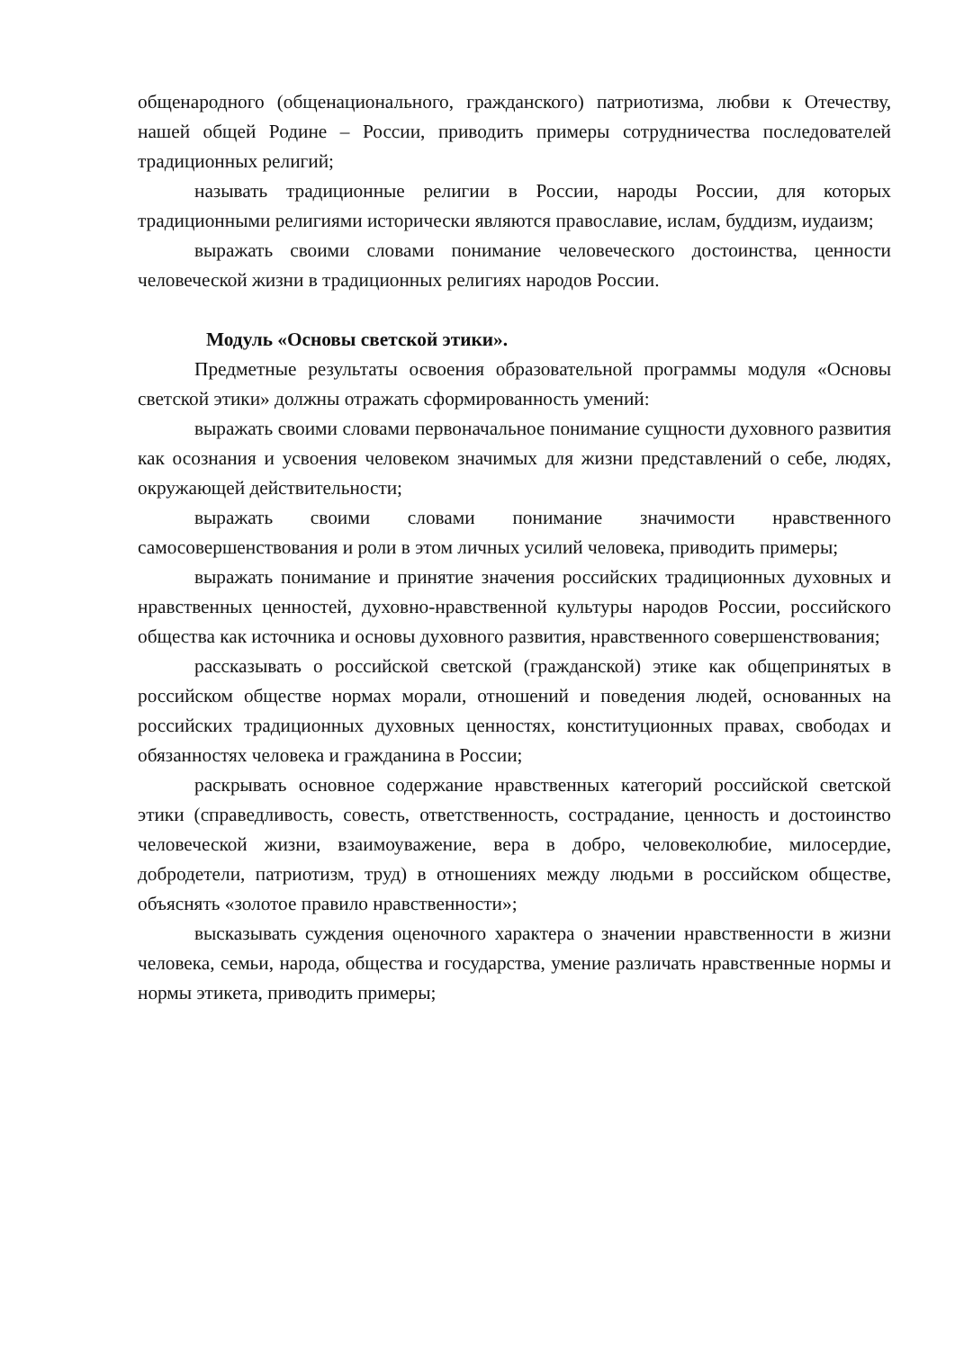общенародного (общенационального, гражданского) патриотизма, любви к Отечеству, нашей общей Родине – России, приводить примеры сотрудничества последователей традиционных религий;
называть традиционные религии в России, народы России, для которых традиционными религиями исторически являются православие, ислам, буддизм, иудаизм;
выражать своими словами понимание человеческого достоинства, ценности человеческой жизни в традиционных религиях народов России.
Модуль «Основы светской этики».
Предметные результаты освоения образовательной программы модуля «Основы светской этики» должны отражать сформированность умений:
выражать своими словами первоначальное понимание сущности духовного развития как осознания и усвоения человеком значимых для жизни представлений о себе, людях, окружающей действительности;
выражать своими словами понимание значимости нравственного самосовершенствования и роли в этом личных усилий человека, приводить примеры;
выражать понимание и принятие значения российских традиционных духовных и нравственных ценностей, духовно-нравственной культуры народов России, российского общества как источника и основы духовного развития, нравственного совершенствования;
рассказывать о российской светской (гражданской) этике как общепринятых в российском обществе нормах морали, отношений и поведения людей, основанных на российских традиционных духовных ценностях, конституционных правах, свободах и обязанностях человека и гражданина в России;
раскрывать основное содержание нравственных категорий российской светской этики (справедливость, совесть, ответственность, сострадание, ценность и достоинство человеческой жизни, взаимоуважение, вера в добро, человеколюбие, милосердие, добродетели, патриотизм, труд) в отношениях между людьми в российском обществе, объяснять «золотое правило нравственности»;
высказывать суждения оценочного характера о значении нравственности в жизни человека, семьи, народа, общества и государства, умение различать нравственные нормы и нормы этикета, приводить примеры;